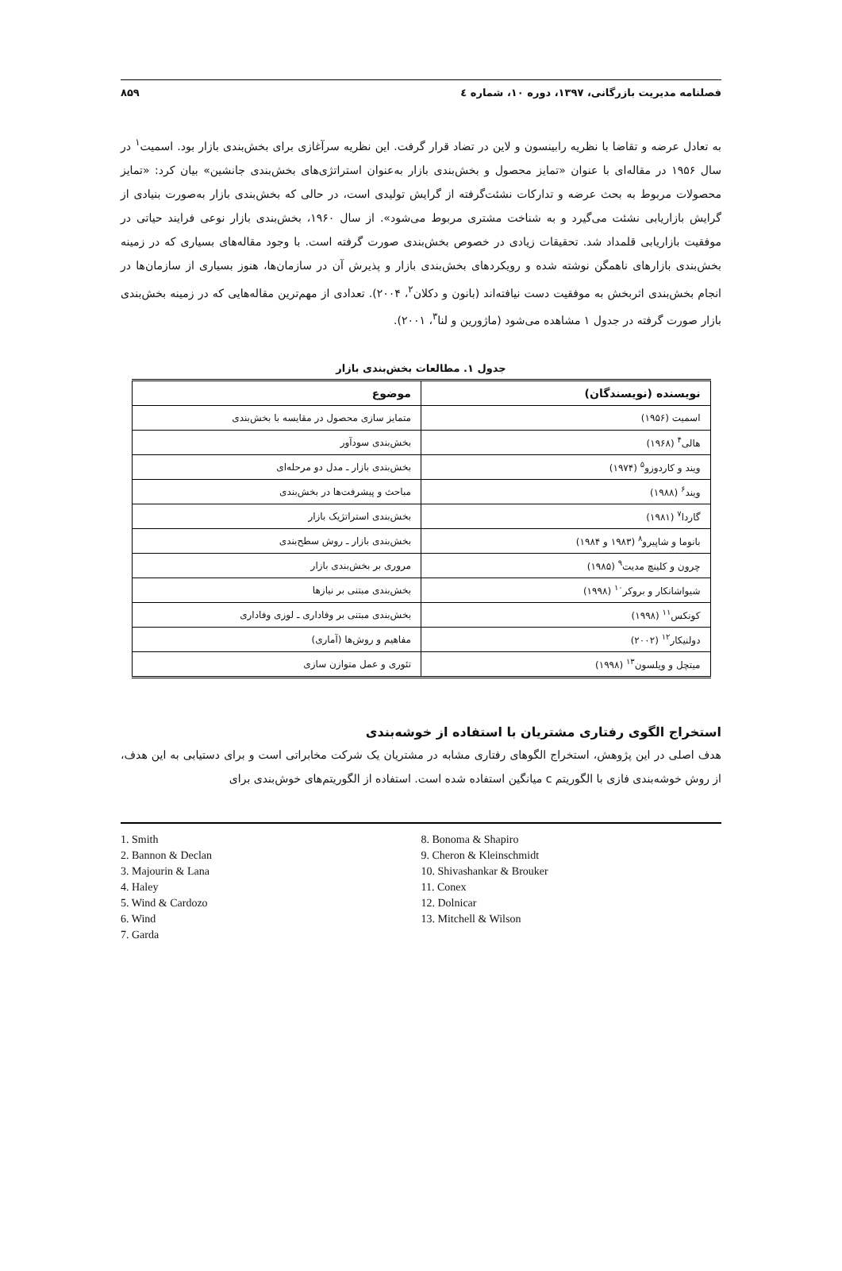فصلنامه مدیریت بازرگانی، ۱۳۹۷، دوره ۱۰، شماره ٤ ۸۵۹
به تعادل عرضه و تقاضا با نظریه رابینسون و لاین در تضاد قرار گرفت. این نظریه سرآغازی برای بخش‌بندی بازار بود. اسمیت<sup>۱</sup> در سال ۱۹۵۶ در مقاله‌ای با عنوان «تمایز محصول و بخش‌بندی بازار به‌عنوان استراتژی‌های بخش‌بندی جانشین» بیان کرد: «تمایز محصولات مربوط به بحث عرضه و تدارکات نشئت‌گرفته از گرایش تولیدی است، در حالی که بخش‌بندی بازار به‌صورت بنیادی از گرایش بازاریابی نشئت می‌گیرد و به شناخت مشتری مربوط می‌شود». از سال ۱۹۶۰، بخش‌بندی بازار نوعی فرایند حیاتی در موفقیت بازاریابی قلمداد شد. تحقیقات زیادی در خصوص بخش‌بندی صورت گرفته است. با وجود مقاله‌های بسیاری که در زمینه بخش‌بندی بازارهای ناهمگن نوشته شده و رویکردهای بخش‌بندی بازار و پذیرش آن در سازمان‌ها، هنوز بسیاری از سازمان‌ها در انجام بخش‌بندی اثربخش به موفقیت دست نیافته‌اند (بانون و دکلان<sup>۲</sup>، ۲۰۰۴). تعدادی از مهم‌ترین مقاله‌هایی که در زمینه بخش‌بندی بازار صورت گرفته در جدول ۱ مشاهده می‌شود (ماژورین و لنا<sup>۳</sup>، ۲۰۰۱).
جدول ۱. مطالعات بخش‌بندی بازار
| نویسنده (نویسندگان) | موضوع |
| --- | --- |
| اسمیت (۱۹۵۶) | متمایز سازی محصول در مقایسه با بخش‌بندی |
| هالی<sup>۴</sup> (۱۹۶۸) | بخش‌بندی سودآور |
| ویند و کاردوزو<sup>۵</sup> (۱۹۷۴) | بخش‌بندی بازار ـ مدل دو مرحله‌ای |
| ویند<sup>۶</sup> (۱۹۸۸) | مباحث و پیشرفت‌ها در بخش‌بندی |
| گاردا<sup>۷</sup> (۱۹۸۱) | بخش‌بندی استراتژیک بازار |
| بانوما و شاپیرو<sup>۸</sup> (۱۹۸۳ و ۱۹۸۴) | بخش‌بندی بازار ـ روش سطح‌بندی |
| چرون و کلینچ مدیت<sup>۹</sup> (۱۹۸۵) | مروری بر بخش‌بندی بازار |
| شیواشانکار و بروکر<sup>۱۰</sup> (۱۹۹۸) | بخش‌بندی مبتنی بر نیازها |
| کونکس<sup>۱۱</sup> (۱۹۹۸) | بخش‌بندی مبتنی بر وفاداری ـ لوزی وفاداری |
| دولنیکار<sup>۱۲</sup> (۲۰۰۲) | مفاهیم و روش‌ها (آماری) |
| میتچل و ویلسون<sup>۱۳</sup> (۱۹۹۸) | تئوری و عمل متوازن سازی |
استخراج الگوی رفتاری مشتریان با استفاده از خوشه‌بندی
هدف اصلی در این پژوهش، استخراج الگوهای رفتاری مشابه در مشتریان یک شرکت مخابراتی است و برای دستیابی به این هدف، از روش خوشه‌بندی فازی با الگوریتم c میانگین استفاده شده است. استفاده از الگوریتم‌های خوش‌بندی برای
1. Smith
2. Bannon & Declan
3. Majourin & Lana
4. Haley
5. Wind & Cardozo
6. Wind
7. Garda
8. Bonoma & Shapiro
9. Cheron & Kleinschmidt
10. Shivashankar & Brouker
11. Conex
12. Dolnicar
13. Mitchell & Wilson